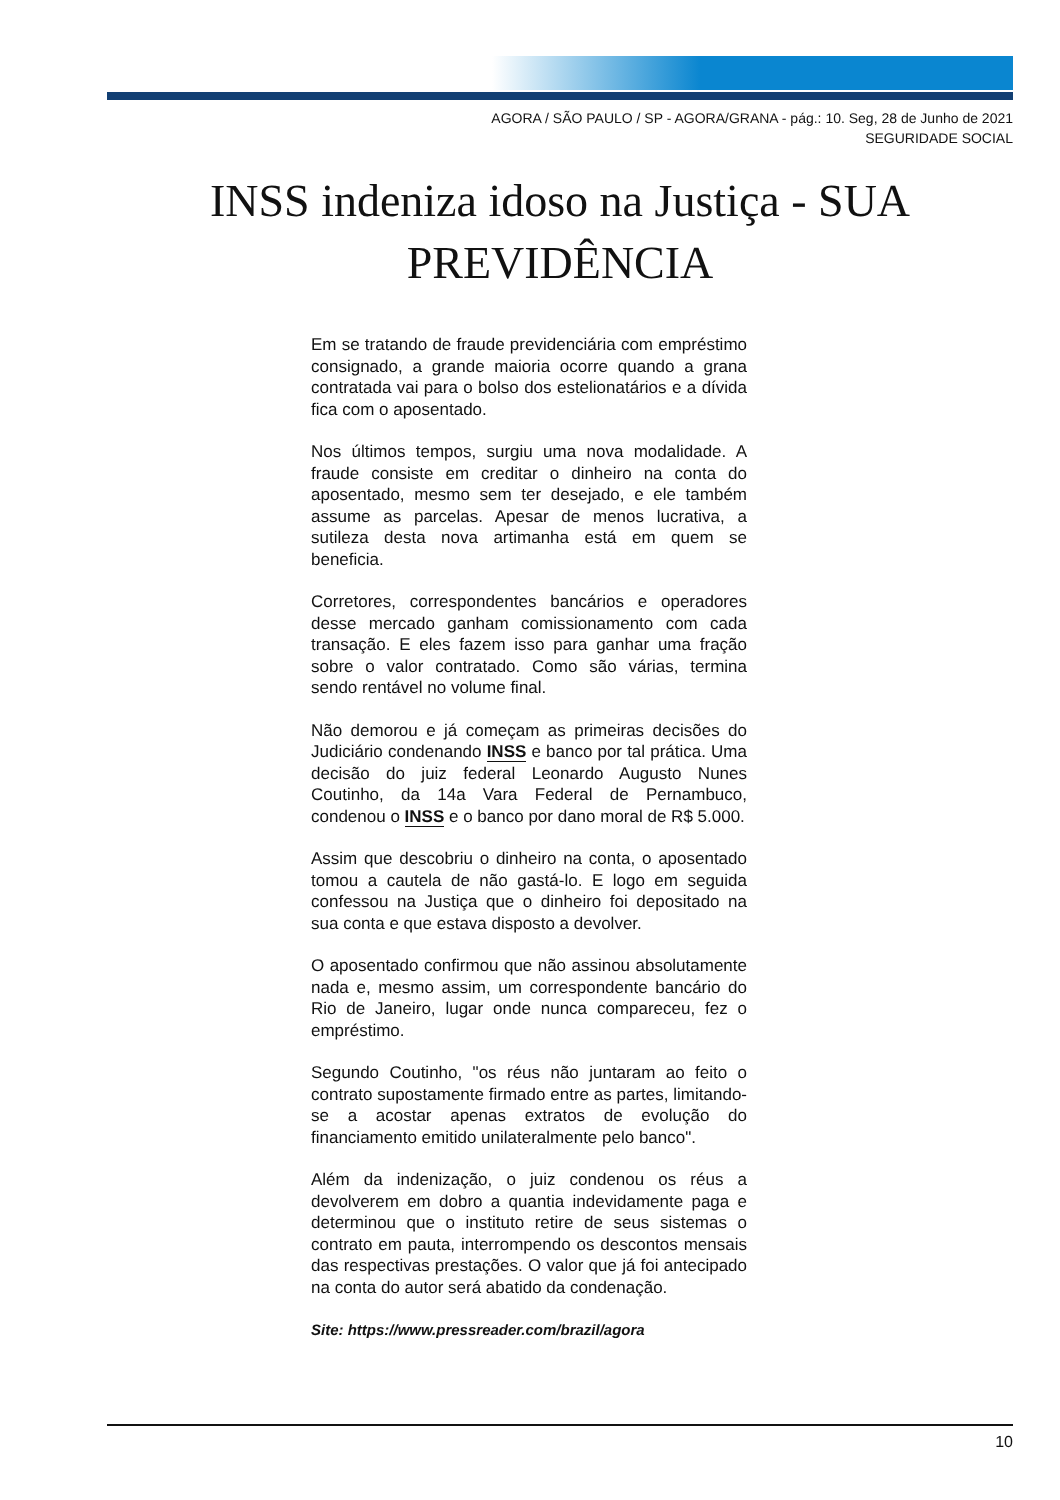AGORA / SÃO PAULO / SP - AGORA/GRANA - pág.: 10. Seg, 28 de Junho de 2021
SEGURIDADE SOCIAL
INSS indeniza idoso na Justiça - SUA PREVIDÊNCIA
Em se tratando de fraude previdenciária com empréstimo consignado, a grande maioria ocorre quando a grana contratada vai para o bolso dos estelionatários e a dívida fica com o aposentado.
Nos últimos tempos, surgiu uma nova modalidade. A fraude consiste em creditar o dinheiro na conta do aposentado, mesmo sem ter desejado, e ele também assume as parcelas. Apesar de menos lucrativa, a sutileza desta nova artimanha está em quem se beneficia.
Corretores, correspondentes bancários e operadores desse mercado ganham comissionamento com cada transação. E eles fazem isso para ganhar uma fração sobre o valor contratado. Como são várias, termina sendo rentável no volume final.
Não demorou e já começam as primeiras decisões do Judiciário condenando INSS e banco por tal prática. Uma decisão do juiz federal Leonardo Augusto Nunes Coutinho, da 14a Vara Federal de Pernambuco, condenou o INSS e o banco por dano moral de R$ 5.000.
Assim que descobriu o dinheiro na conta, o aposentado tomou a cautela de não gastá-lo. E logo em seguida confessou na Justiça que o dinheiro foi depositado na sua conta e que estava disposto a devolver.
O aposentado confirmou que não assinou absolutamente nada e, mesmo assim, um correspondente bancário do Rio de Janeiro, lugar onde nunca compareceu, fez o empréstimo.
Segundo Coutinho, "os réus não juntaram ao feito o contrato supostamente firmado entre as partes, limitando-se a acostar apenas extratos de evolução do financiamento emitido unilateralmente pelo banco".
Além da indenização, o juiz condenou os réus a devolverem em dobro a quantia indevidamente paga e determinou que o instituto retire de seus sistemas o contrato em pauta, interrompendo os descontos mensais das respectivas prestações. O valor que já foi antecipado na conta do autor será abatido da condenação.
Site: https://www.pressreader.com/brazil/agora
10